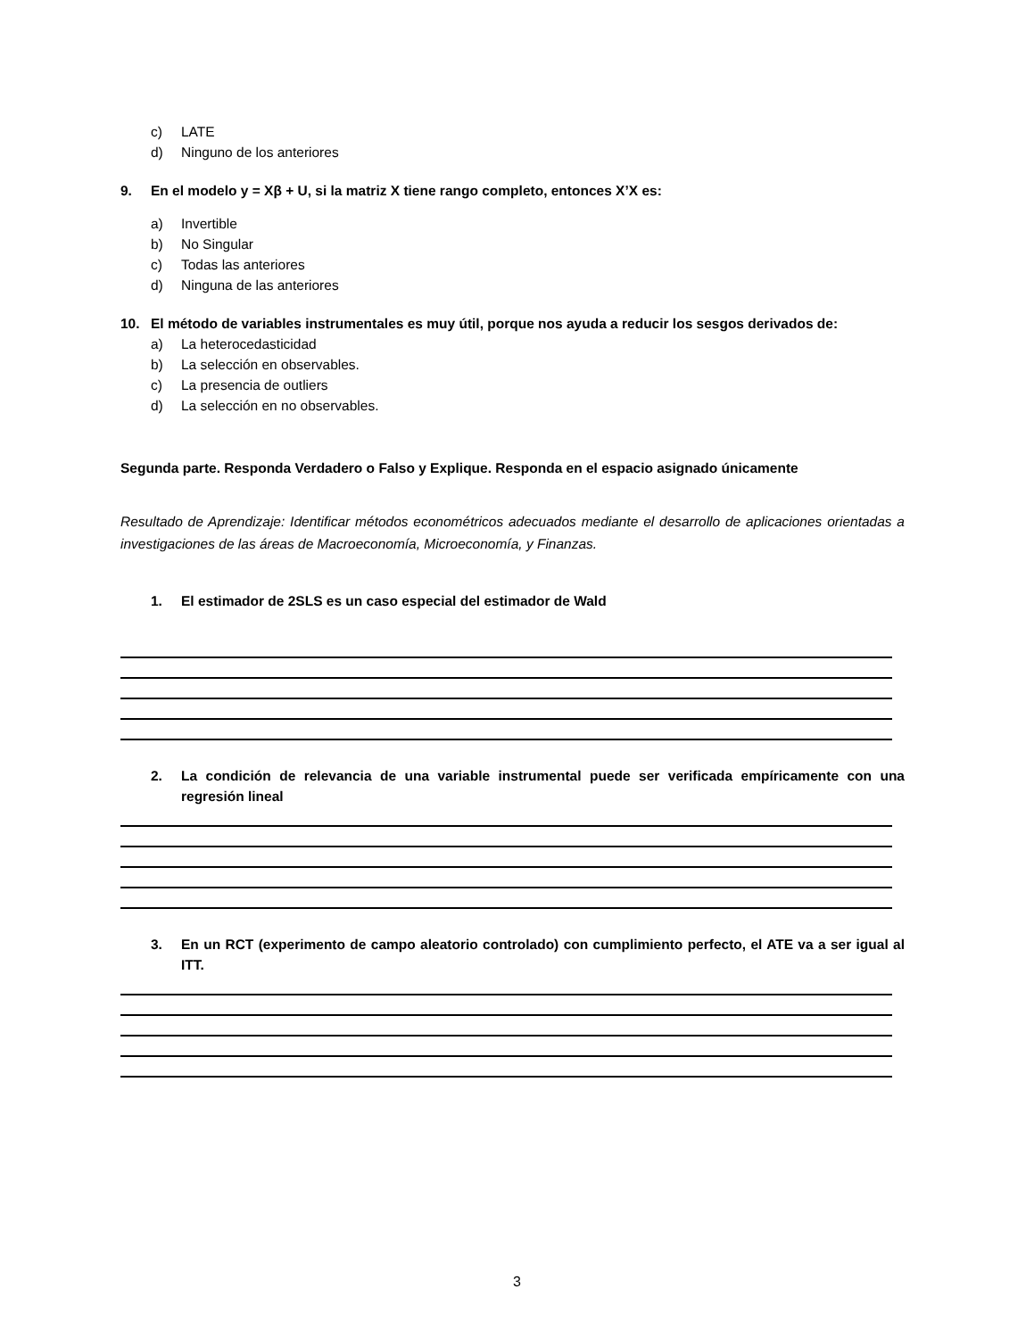c) LATE
d) Ninguno de los anteriores
9. En el modelo y = Xβ + U, si la matriz X tiene rango completo, entonces X’X es:
a) Invertible
b) No Singular
c) Todas las anteriores
d) Ninguna de las anteriores
10. El método de variables instrumentales es muy útil, porque nos ayuda a reducir los sesgos derivados de:
a) La heterocedasticidad
b) La selección en observables.
c) La presencia de outliers
d) La selección en no observables.
Segunda parte. Responda Verdadero o Falso y Explique. Responda en el espacio asignado únicamente
Resultado de Aprendizaje: Identificar métodos econométricos adecuados mediante el desarrollo de aplicaciones orientadas a investigaciones de las áreas de Macroeconomía, Microeconomía, y Finanzas.
1. El estimador de 2SLS es un caso especial del estimador de Wald
2. La condición de relevancia de una variable instrumental puede ser verificada empíricamente con una regresión lineal
3. En un RCT (experimento de campo aleatorio controlado) con cumplimiento perfecto, el ATE va a ser igual al ITT.
3